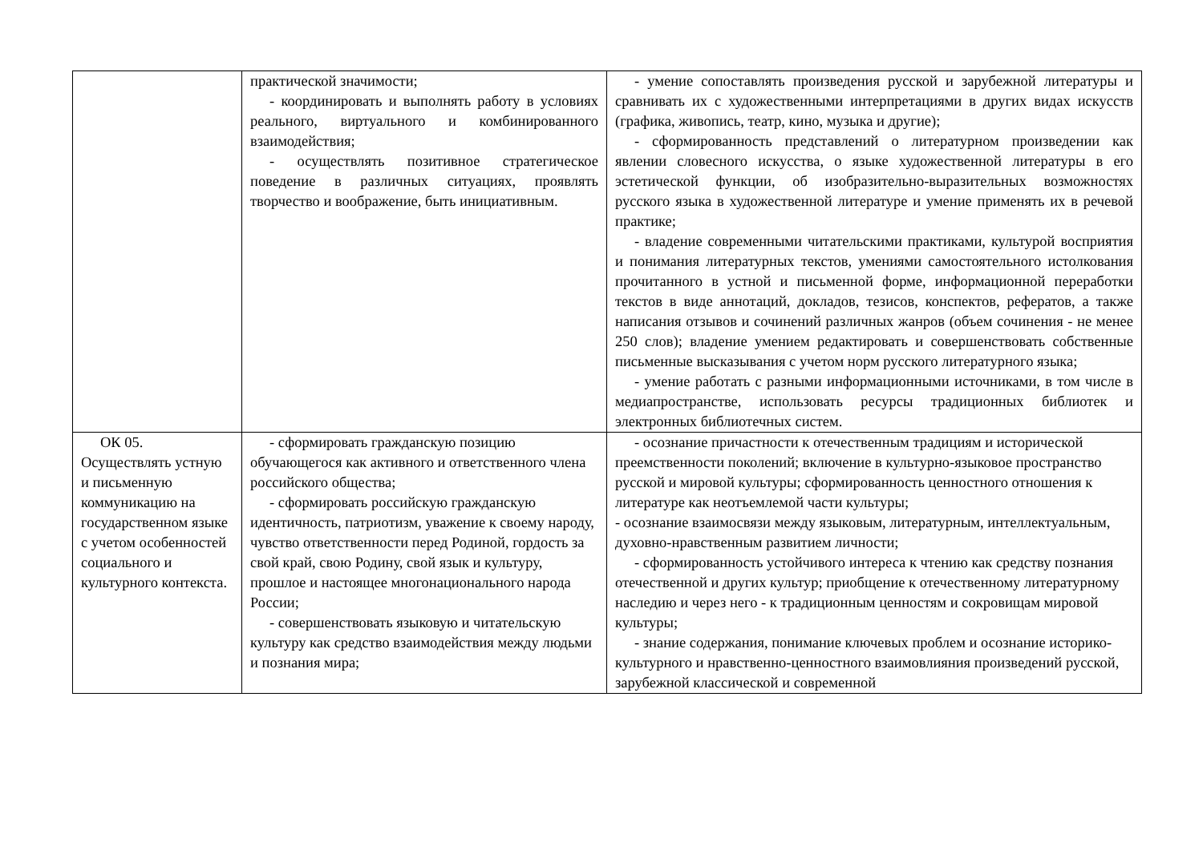| | практической значимости; - координировать и выполнять работу в условиях реального, виртуального и комбинированного взаимодействия; - осуществлять позитивное стратегическое поведение в различных ситуациях, проявлять творчество и воображение, быть инициативным. | - умение сопоставлять произведения русской и зарубежной литературы и сравнивать их с художественными интерпретациями в других видах искусств (графика, живопись, театр, кино, музыка и другие); - сформированность представлений о литературном произведении как явлении словесного искусства, о языке художественной литературы в его эстетической функции, об изобразительно-выразительных возможностях русского языка в художественной литературе и умение применять их в речевой практике; - владение современными читательскими практиками, культурой восприятия и понимания литературных текстов, умениями самостоятельного истолкования прочитанного в устной и письменной форме, информационной переработки текстов в виде аннотаций, докладов, тезисов, конспектов, рефератов, а также написания отзывов и сочинений различных жанров (объем сочинения - не менее 250 слов); владение умением редактировать и совершенствовать собственные письменные высказывания с учетом норм русского литературного языка; - умение работать с разными информационными источниками, в том числе в медиапространстве, использовать ресурсы традиционных библиотек и электронных библиотечных систем. |
| ОК 05. Осуществлять устную и письменную коммуникацию на государственном языке с учетом особенностей социального и культурного контекста. | - сформировать гражданскую позицию обучающегося как активного и ответственного члена российского общества; - сформировать российскую гражданскую идентичность, патриотизм, уважение к своему народу, чувство ответственности перед Родиной, гордость за свой край, свою Родину, свой язык и культуру, прошлое и настоящее многонационального народа России; - совершенствовать языковую и читательскую культуру как средство взаимодействия между людьми и познания мира; | - осознание причастности к отечественным традициям и исторической преемственности поколений; включение в культурно-языковое пространство русской и мировой культуры; сформированность ценностного отношения к литературе как неотъемлемой части культуры; - осознание взаимосвязи между языковым, литературным, интеллектуальным, духовно-нравственным развитием личности; - сформированность устойчивого интереса к чтению как средству познания отечественной и других культур; приобщение к отечественному литературному наследию и через него - к традиционным ценностям и сокровищам мировой культуры; - знание содержания, понимание ключевых проблем и осознание историко-культурного и нравственно-ценностного взаимовлияния произведений русской, зарубежной классической и современной |